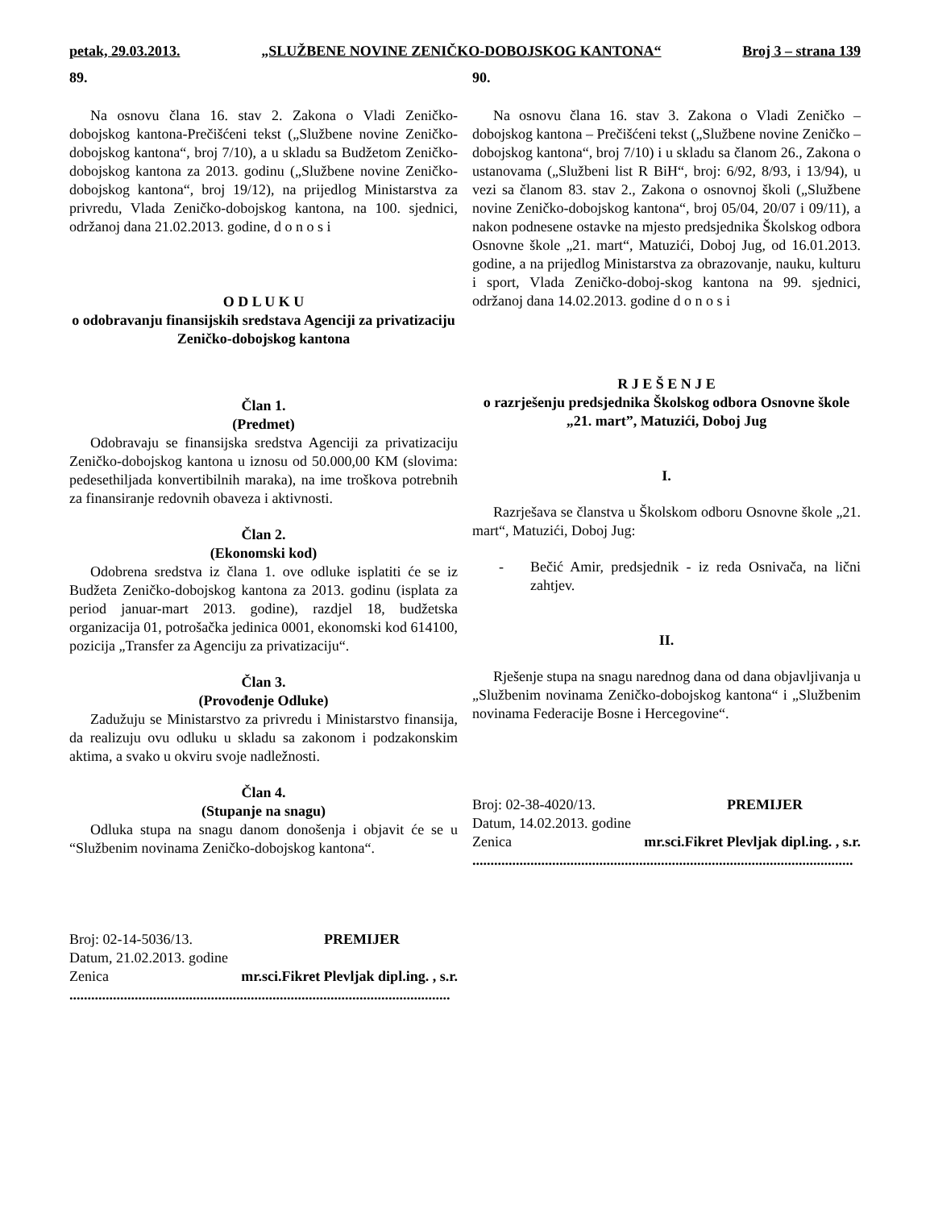petak, 29.03.2013. „SLUŽBENE NOVINE ZENIČKO-DOBOJSKOG KANTONA“Broj 3 – strana 139
89.
Na osnovu člana 16. stav 2. Zakona o Vladi Zeničko-dobojskog kantona-Prečišćeni tekst („Službene novine Zeničko-dobojskog kantona“, broj 7/10), a u skladu sa Budžetom Zeničko-dobojskog kantona za 2013. godinu („Službene novine Zeničko-dobojskog kantona“, broj 19/12), na prijedlog Ministarstva za privredu, Vlada Zeničko-dobojskog kantona, na 100. sjednici, održanoj dana 21.02.2013. godine, d o n o s i
O D L U K U
o odobravanju finansijskih sredstava Agenciji za privatizaciju Zeničko-dobojskog kantona
Član 1.
(Predmet)
Odobravaju se finansijska sredstva Agenciji za privatizaciju Zeničko-dobojskog kantona u iznosu od 50.000,00 KM (slovima: pedesethiljada konvertibilnih maraka), na ime troškova potrebnih za finansiranje redovnih obaveza i aktivnosti.
Član 2.
(Ekonomski kod)
Odobrena sredstva iz člana 1. ove odluke isplatiti će se iz Budžeta Zeničko-dobojskog kantona za 2013. godinu (isplata za period januar-mart 2013. godine), razdjel 18, budžetska organizacija 01, potrošačka jedinica 0001, ekonomski kod 614100, pozicija „Transfer za Agenciju za privatizaciju“.
Član 3.
(Provođenje Odluke)
Zadužuju se Ministarstvo za privredu i Ministarstvo finansija, da realizuju ovu odluku u skladu sa zakonom i podzakonskim aktima, a svako u okviru svoje nadležnosti.
Član 4.
(Stupanje na snagu)
Odluka stupa na snagu danom donošenja i objavit će se u “Službenim novinama Zeničko-dobojskog kantona“.
Broj: 02-14-5036/13. PREMIJER
Datum, 21.02.2013. godine
Zenica mr.sci.Fikret Plevljak dipl.ing. , s.r.
.........................................................................................................
90.
Na osnovu člana 16. stav 3. Zakona o Vladi Zeničko – dobojskog kantona – Prečišćeni tekst („Službene novine Zeničko – dobojskog kantona“, broj 7/10) i u skladu sa članom 26., Zakona o ustanovama („Službeni list R BiH“, broj: 6/92, 8/93, i 13/94), u vezi sa članom 83. stav 2., Zakona o osnovnoj školi („Službene novine Zeničko-dobojskog kantona“, broj 05/04, 20/07 i 09/11), a nakon podnesene ostavke na mjesto predsjednika Školskog odbora Osnovne škole „21. mart“, Matuzići, Doboj Jug, od 16.01.2013. godine, a na prijedlog Ministarstva za obrazovanje, nauku, kulturu i sport, Vlada Zeničko-doboj-skog kantona na 99. sjednici, održanoj dana 14.02.2013. godine d o n o s i
R J E Š E N J E
o razrješenju predsjednika Školskog odbora Osnovne škole „21. mart”, Matuzići, Doboj Jug
I.
Razrješava se članstva u Školskom odboru Osnovne škole „21. mart“, Matuzići, Doboj Jug:
- Bečić Amir, predsjednik - iz reda Osnivača, na lični zahtjev.
II.
Rješenje stupa na snagu narednog dana od dana objavljivanja u „Službenim novinama Zeničko-dobojskog kantona“ i „Službenim novinama Federacije Bosne i Hercegovine“.
Broj: 02-38-4020/13. PREMIJER
Datum, 14.02.2013. godine
Zenica mr.sci.Fikret Plevljak dipl.ing. , s.r.
.........................................................................................................